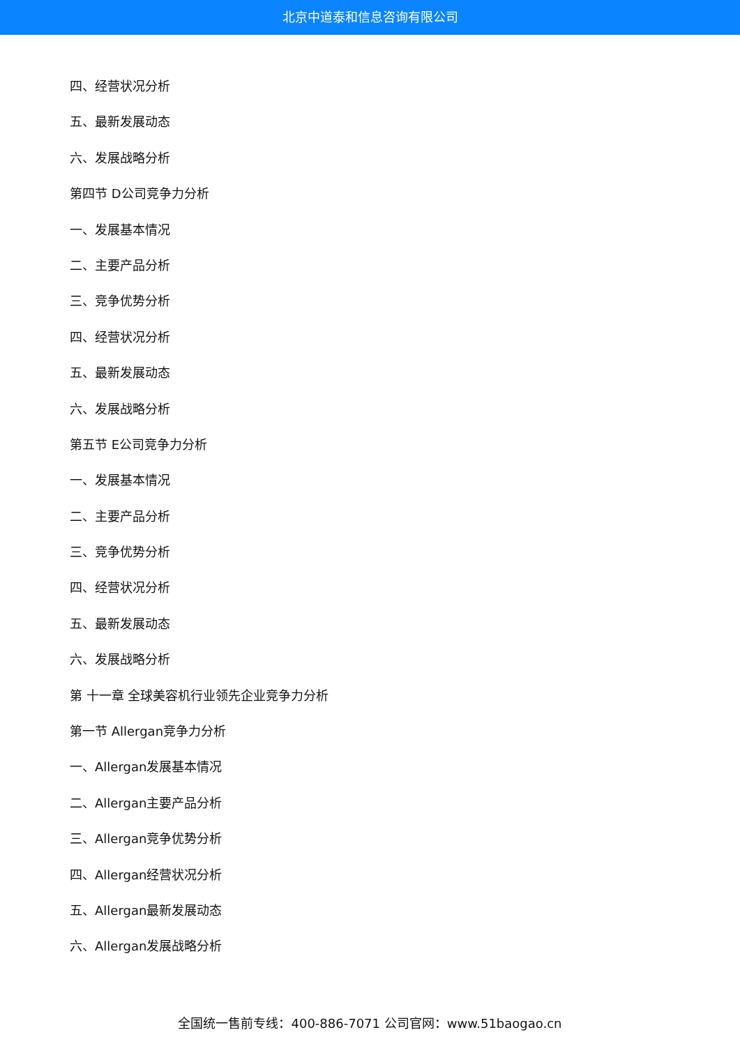北京中道泰和信息咨询有限公司
四、经营状况分析
五、最新发展动态
六、发展战略分析
第四节 D公司竞争力分析
一、发展基本情况
二、主要产品分析
三、竞争优势分析
四、经营状况分析
五、最新发展动态
六、发展战略分析
第五节 E公司竞争力分析
一、发展基本情况
二、主要产品分析
三、竞争优势分析
四、经营状况分析
五、最新发展动态
六、发展战略分析
第 十一章 全球美容机行业领先企业竞争力分析
第一节 Allergan竞争力分析
一、Allergan发展基本情况
二、Allergan主要产品分析
三、Allergan竞争优势分析
四、Allergan经营状况分析
五、Allergan最新发展动态
六、Allergan发展战略分析
全国统一售前专线：400-886-7071 公司官网：www.51baogao.cn